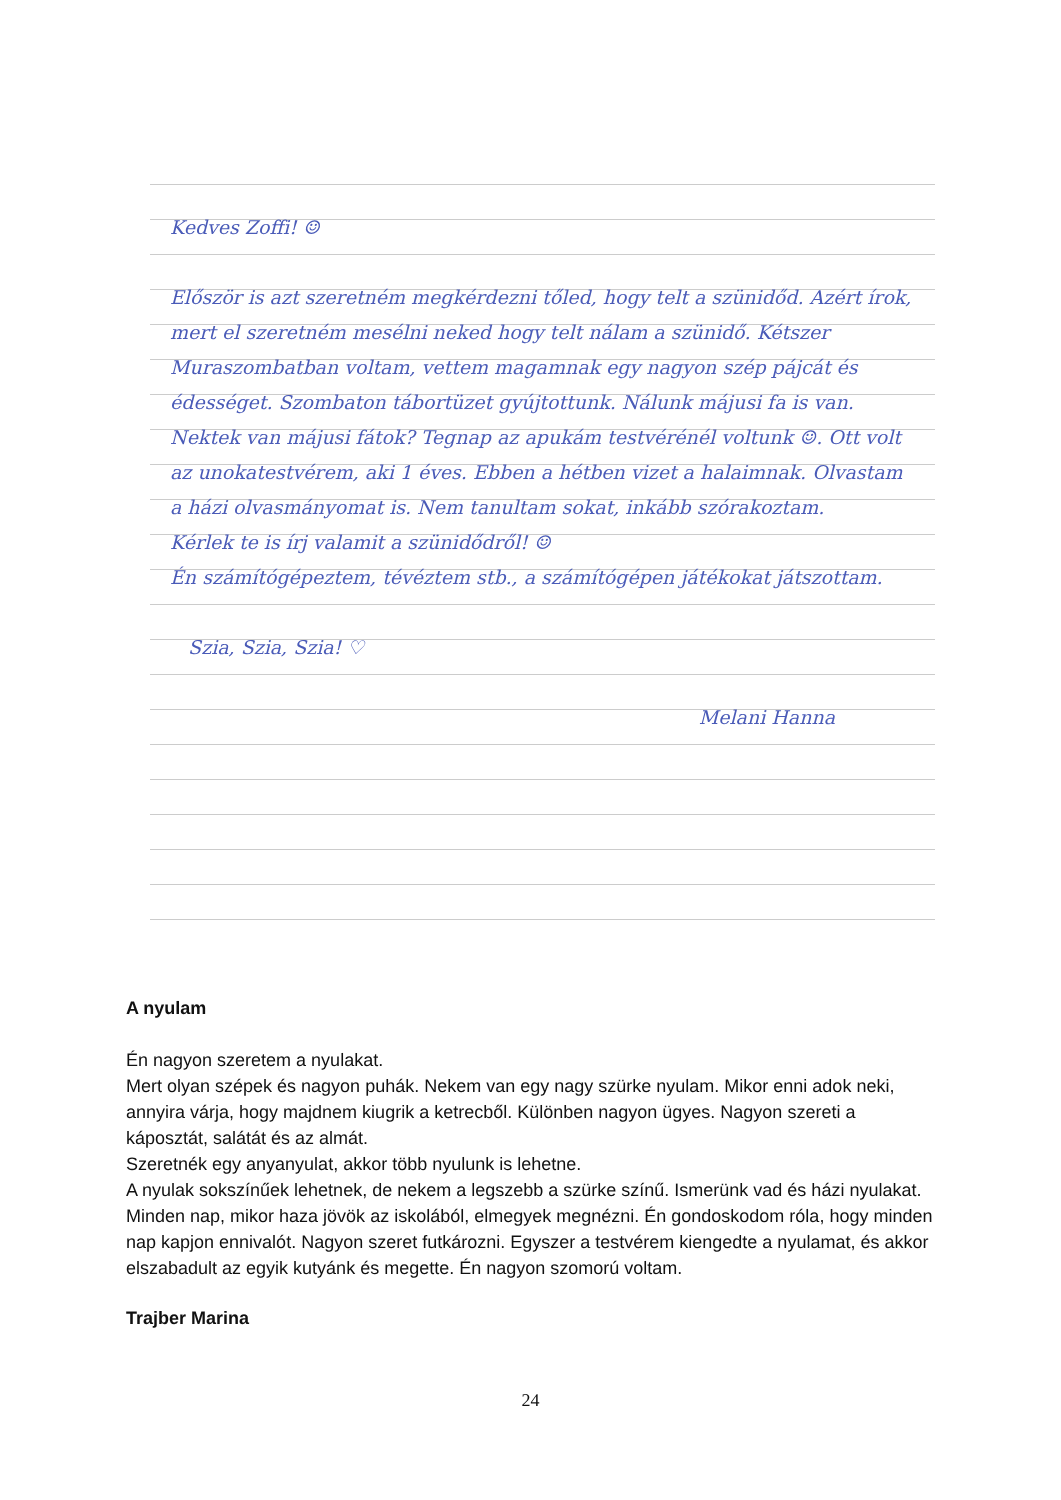Kedves Zoffi! ☺
Először is azt szeretném megkérdezni tőled, hogy telt a szünidőd. Azért írok, mert el szeretném mesélni neked hogy telt nálam a szünidő. Kétszer Muraszombatban voltam, vettem magamnak egy nagyon szép pájcát és édességet. Szombaton tábortüzet gyújtottunk. Nálunk májusi fa is van. Nektek van májusi fátok? Tegnap az apukám testvérénél voltunk ☺. Ott volt az unokatestvérem, aki 1 éves. Ebben a hétben vizet a halaimnak. Olvastam a házi olvasmányomat is. Nem tanultam sokat, inkább szórakoztam.
Kérlek te is írj valamit a szünidődről! ☺
Én számítógépeztem, tévéztem stb., a számítógépen játékokat játszottam.
Szia, Szia, Szia! ♡
Melani Hanna
A nyulam
Én nagyon szeretem a nyulakat.
Mert olyan szépek és nagyon puhák. Nekem van egy nagy szürke nyulam. Mikor enni adok neki, annyira várja, hogy majdnem kiugrik a ketrecből. Különben nagyon ügyes. Nagyon szereti a káposztát, salátát és az almát.
Szeretnék egy anyanyulat, akkor több nyulunk is lehetne.
A nyulak sokszínűek lehetnek, de nekem a legszebb a szürke színű. Ismerünk vad és házi nyulakat.
Minden nap, mikor haza jövök az iskolából, elmegyek megnézni. Én gondoskodom róla, hogy minden nap kapjon ennivalót. Nagyon szeret futkározni. Egyszer a testvérem kiengedte a nyulamat, és akkor elszabadult az egyik kutyánk és megette. Én nagyon szomorú voltam.
Trajber Marina
24